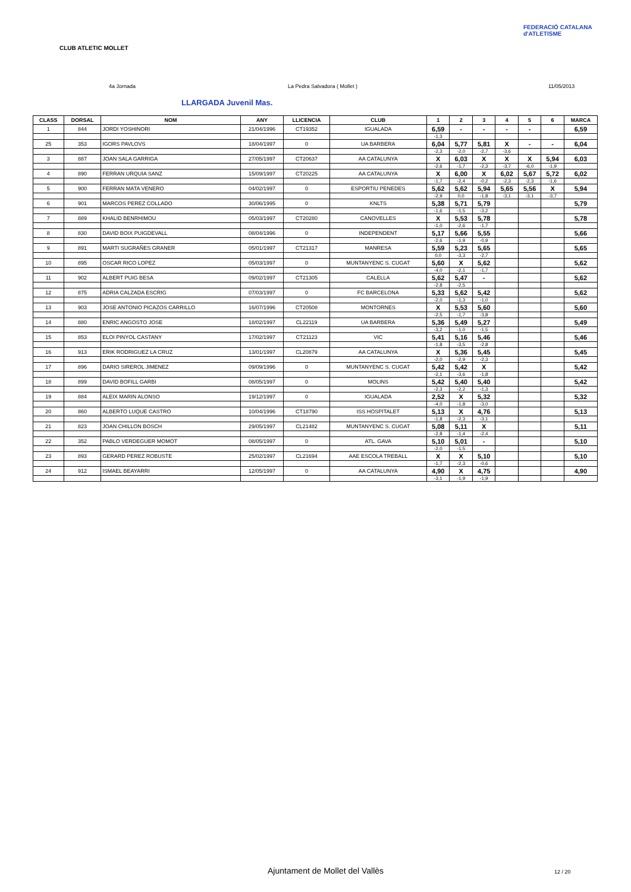CLUB ATLETIC MOLLET
FEDERACIÓ CATALANA d'ATLETISME
4a Jornada La Pedra Salvadora ( Mollet ) 11/05/2013
LLARGADA Juvenil Mas.
| CLASS | DORSAL | NOM | ANY | LLICENCIA | CLUB | 1 | 2 | 3 | 4 | 5 | 6 | MARCA |
| --- | --- | --- | --- | --- | --- | --- | --- | --- | --- | --- | --- | --- |
| 1 | 844 | JORDI YOSHINORI | 21/04/1996 | CT19352 | IGUALADA | 6,59 | - | - | - | - | | 6,59 |
| | | | | | | -1,3 | | | | | | |
| 25 | 353 | IGORS PAVLOVS | 18/04/1997 | 0 | UA BARBERA | 6,04 | 5,77 | 5,81 | X | - | - | 6,04 |
| | | | | | | -2,3 | -2,0 | -2,7 | -3,6 | | | |
| 3 | 887 | JOAN SALA GARRIGA | 27/05/1997 | CT20637 | AA CATALUNYA | X | 6,03 | X | X | X | 5,94 | 6,03 |
| | | | | | | -2,6 | -1,7 | -2,3 | -3,7 | -6,0 | -1,9 | |
| 4 | 890 | FERRAN URQUIA SANZ | 15/09/1997 | CT20225 | AA CATALUNYA | X | 6,00 | X | 6,02 | 5,67 | 5,72 | 6,02 |
| | | | | | | -1,7 | -2,4 | -0,2 | -2,3 | -2,3 | -1,6 | |
| 5 | 900 | FERRAN MATA VENERO | 04/02/1997 | 0 | ESPORTIU PENEDES | 5,62 | 5,62 | 5,94 | 5,65 | 5,56 | X | 5,94 |
| | | | | | | -2,9 | 0,0 | -1,8 | -3,1 | -3,1 | -3,7 | |
| 6 | 901 | MARCOS PEREZ COLLADO | 30/06/1995 | 0 | KNLTS | 5,38 | 5,71 | 5,79 | | | | 5,79 |
| | | | | | | -1,6 | -1,5 | -3,2 | | | | |
| 7 | 889 | KHALID BENRHIMOU | 05/03/1997 | CT20280 | CANOVELLES | X | 5,53 | 5,78 | | | | 5,78 |
| | | | | | | -1,0 | -2,6 | -1,7 | | | | |
| 8 | 830 | DAVID BOIX PUIGDEVALL | 08/04/1996 | 0 | INDEPENDENT | 5,17 | 5,66 | 5,55 | | | | 5,66 |
| | | | | | | -2,6 | -1,9 | -0,9 | | | | |
| 9 | 891 | MARTI SUGRAÑES GRANER | 05/01/1997 | CT21317 | MANRESA | 5,59 | 5,23 | 5,65 | | | | 5,65 |
| | | | | | | 0,0 | -3,3 | -2,7 | | | | |
| 10 | 895 | OSCAR RICO LOPEZ | 05/03/1997 | 0 | MUNTANYENC S. CUGAT | 5,60 | X | 5,62 | | | | 5,62 |
| | | | | | | -4,0 | -2,1 | -1,7 | | | | |
| 11 | 902 | ALBERT PUIG BESA | 09/02/1997 | CT21305 | CALELLA | 5,62 | 5,47 | - | | | | 5,62 |
| | | | | | | -2,8 | -2,5 | | | | | |
| 12 | 875 | ADRIA CALZADA ESCRIG | 07/03/1997 | 0 | FC BARCELONA | 5,33 | 5,62 | 5,42 | | | | 5,62 |
| | | | | | | -2,0 | -1,3 | -1,0 | | | | |
| 13 | 903 | JOSE ANTONIO PICAZOS CARRILLO | 16/07/1996 | CT20508 | MONTORNES | X | 5,53 | 5,60 | | | | 5,60 |
| | | | | | | -2,5 | -1,7 | -3,8 | | | | |
| 14 | 880 | ENRIC ANGOSTO JOSE | 18/02/1997 | CL22119 | UA BARBERA | 5,36 | 5,49 | 5,27 | | | | 5,49 |
| | | | | | | -3,2 | -1,0 | -1,5 | | | | |
| 15 | 853 | ELOI PINYOL CASTANY | 17/02/1997 | CT21123 | VIC | 5,41 | 5,16 | 5,46 | | | | 5,46 |
| | | | | | | -1,8 | -3,5 | -2,8 | | | | |
| 16 | 913 | ERIK RODRIGUEZ LA CRUZ | 13/01/1997 | CL20879 | AA CATALUNYA | X | 5,36 | 5,45 | | | | 5,45 |
| | | | | | | -2,0 | -2,9 | -2,3 | | | | |
| 17 | 896 | DARIO SIREROL JIMENEZ | 09/09/1996 | 0 | MUNTANYENC S. CUGAT | 5,42 | 5,42 | X | | | | 5,42 |
| | | | | | | -2,1 | -3,6 | -1,8 | | | | |
| 18 | 899 | DAVID BOFILL GARBI | 08/05/1997 | 0 | MOLINS | 5,42 | 5,40 | 5,40 | | | | 5,42 |
| | | | | | | -2,3 | -2,2 | -1,3 | | | | |
| 19 | 884 | ALEIX MARIN ALONSO | 19/12/1997 | 0 | IGUALADA | 2,52 | X | 5,32 | | | | 5,32 |
| | | | | | | -4,0 | -1,8 | -3,0 | | | | |
| 20 | 860 | ALBERTO LUQUE CASTRO | 10/04/1996 | CT18790 | ISS HOSPITALET | 5,13 | X | 4,76 | | | | 5,13 |
| | | | | | | -1,8 | -2,3 | -3,1 | | | | |
| 21 | 823 | JOAN CHILLON BOSCH | 29/05/1997 | CL21482 | MUNTANYENC S. CUGAT | 5,08 | 5,11 | X | | | | 5,11 |
| | | | | | | -2,8 | -1,4 | -2,4 | | | | |
| 22 | 352 | PABLO VERDEGUER MOMOT | 08/05/1997 | 0 | ATL. GAVA | 5,10 | 5,01 | - | | | | 5,10 |
| | | | | | | -2,0 | -1,5 | | | | | |
| 23 | 893 | GERARD PEREZ ROBUSTE | 25/02/1997 | CL21694 | AAE ESCOLA TREBALL | X | X | 5,10 | | | | 5,10 |
| | | | | | | -1,7 | -2,3 | -0,6 | | | | |
| 24 | 912 | ISMAEL BEAYARRI | 12/05/1997 | 0 | AA CATALUNYA | 4,90 | X | 4,75 | | | | 4,90 |
| | | | | | | -3,1 | -1,9 | -1,9 | | | | |
Ajuntament de Mollet del Vallès
12 / 20